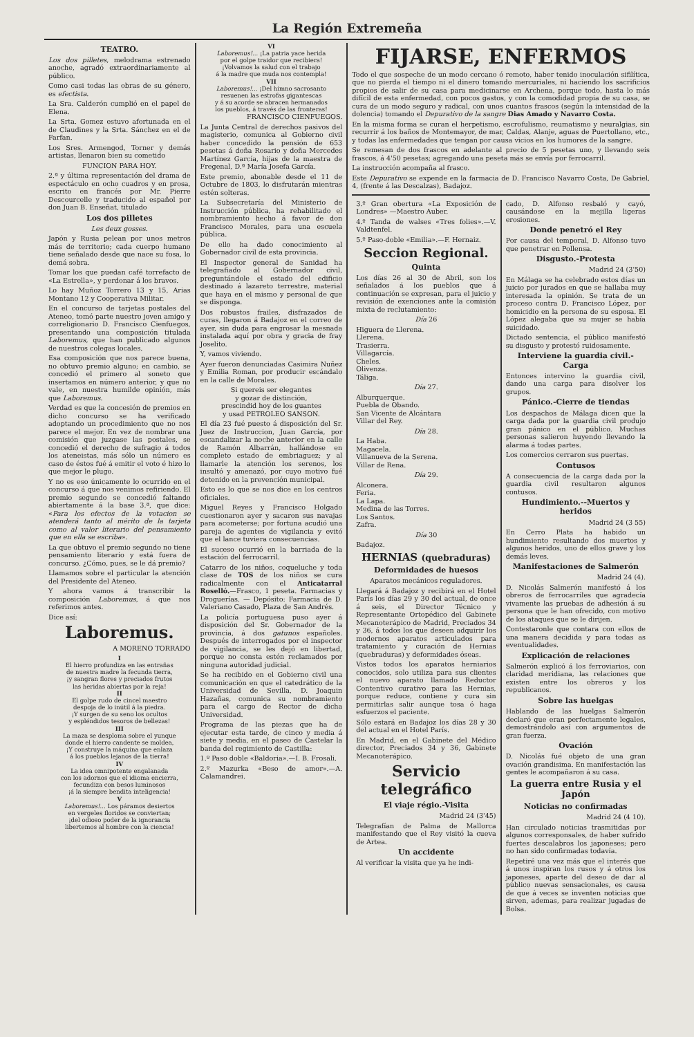La Región Extremeña
TEATRO.
Los dos pilletes, melodrama estrenado anoche, agradó extraordinariamente al público.
Como casi todas las obras de su género, es efectista.
La Sra. Calderón cumplió en el papel de Elena.
La Srta. Gomez estuvo afortunada en el de Claudines y la Srta. Sánchez en el de Farfan.
Los Sres. Armengod, Torner y demás artistas, llenaron bien su cometido
FUNCION PARA HOY.
2.ª y última representación del drama de espectáculo en ocho cuadros y en prosa, escrito en francés por Mr. Pierre Descourcelle y traducido al español por don Juan B. Enseñat, titulado
Los dos pilletes
Les deux gosses.
Japón y Rusia pelean por unos metros más de territorio; cada cuerpo humano tiene señalado desde que nace su fosa, lo demá sobra.
Tomar los que puedan café torrefacto de «La Estrella», y perdonar á los bravos.
Lo hay Muñoz Torrero 13 y 15, Arias Montano 12 y Cooperativa Militar.
En el concurso de tarjetas postales del Ateneo, tomó parte nuestro joven amigo y correligionario D. Francisco Cienfuegos, presentando una composición titulada Laboremus, que han publicado algunos de nuestros colegas locales.
Esa composición que nos parece buena, no obtuvo premio alguno; en cambio, se concedió el primero al soneto que insertamos en número anterior, y que no vale, en nuestra humilde opinión, más que Laboremus.
Verdad es que la concesión de premios en dicho concurso se ha verificado adoptando un procedimiento que no nos parece el mejor. En vez de nombrar una comisión que juzgase las postales, se concedió el derecho de sufragio á todos los ateneistas, más sólo un número es caso de éstos fué á emitir el voto é hizo lo que mejor le plugo.
Y no es eso únicamente lo ocurrido en el concurso á que nos venimos refiriendo. El premio segundo se concedió faltando abiertamente á la base 3.ª, que dice: «Para los efectos de la votacion se atenderá tanto al mérito de la tarjeta como al valor literario del pensamiento que en ella se escriba».
La que obtuvo el premio segundo no tiene pensamiento literario y está fuera de concurso. ¿Cómo, pues, se le dá premio?
Llamamos sobre el particular la atención del Presidente del Ateneo.
Y ahora vamos á transcribir la composición Laboremus, á que nos referimos antes.
Dice así:
Laboremus.
A MORENO TORRADO
I
El hierro profundiza en las entrañas
de nuestra madre la fecunda tierra,
¡y sangran flores y preciados frutos
las heridas abiertas por la reja!
II
El golpe rudo de cincel maestro
despoja de lo inútil á la piedra.
¡Y surgen de su seno los ocultos
y espléndidos tesoros de bellezas!
III
La maza se desploma sobre el yunque
donde el hierro candente se moldea,
¡Y construye la máquina que enlaza
á los pueblos lejanos de la tierra!
IV
La idea omnipotente engalanada
con los adornos que el idioma encierra,
fecundiza con besos luminosos
¡á la siempre bendita inteligencia!
V
Laboremus!... Los páramos desiertos
en vergeles floridos se conviertan;
¡del odioso poder de la ignorancia
libertemos al hombre con la ciencia!
VI
Laboremus!... ¡La patria yace herida
por el golpe traidor que recibiera!
¡Volvamos la salud con el trabajo
á la madre que muda nos contempla!
VII
Laboremus!... ¡Del himno sacrosanto
resuenen las estrofas gigantescas
y á su acorde se abracen hermanados
los pueblos, á través de las fronteras!
FRANCISCO CIENFUEGOS.
La Junta Central de derechos pasivos del magisterio, comunica al Gobierno civil haber concedido la pensión de 653 pesetas á doña Rosario y doña Mercedes Martínez García, hijas de la maestra de Fregenal, D.ª María Josefa García.
Este premio, abonable desde el 11 de Octubre de 1803, lo disfrutarán mientras estén solteras.
La Subsecretaría del Ministerio de Instrucción pública, ha rehabilitado el nombramiento hecho á favor de don Francisco Morales, para una escuela pública.
De ello ha dado conocimiento al Gobernador civil de esta provincia.
El Inspector general de Sanidad ha telegrafiado al Gobernador civil, preguntándole el estado del edificio destinado á lazareto terrestre, material que haya en el mismo y personal de que se disponga.
Dos robustos frailes, disfrazados de curas, llegaron á Badajoz en el correo de ayer, sin duda para engrosar la mesnada instalada aquí por obra y gracia de fray Joselito.
Y, vamos viviendo.
Ayer fueron denunciadas Casimira Nuñez y Emilia Roman, por producir escándalo en la calle de Morales.
Si quereis ser elegantes
y gozar de distinción,
prescindid hoy de los guantes
y usad PETROLEO SANSON.
El día 23 fué puesto á disposición del Sr. Juez de Instruccion, Juan García, por escandalizar la noche anterior en la calle de Ramón Albarrán, hallándose en completo estado de embriaguez; y al llamarle la atención los serenos, los insultó y amenazó, por cuyo motivo fué detenido en la prevención municipal.
Esto es lo que se nos dice en los centros oficiales.
Miguel Reyes y Francisco Holgado cuestionaron ayer y sacaron sus navajas para acometerse; por fortuna acudió una pareja de agentes de vigilancia y evitó que el lance tuviera consecuencias.
El suceso ocurrió en la barriada de la estación del ferrocarril.
Catarro de los niños, coqueluche y toda clase de TOS de los niños se cura radicalmente con el Anticatarral Roselló.—Frasco, 1 peseta. Farmacias y Droguerías. — Depósito: Farmacia de D. Valeriano Casado, Plaza de San Andrés.
La policía portuguesa puso ayer á disposición del Sr. Gobernador de la provincia, á dos gatunos españoles. Después de interrogados por el inspector de vigilancia, se les dejó en libertad, porque no consta estén reclamados por ninguna autoridad judicial.
Se ha recibido en el Gobierno civil una comunicación en que el catedrático de la Universidad de Sevilla, D. Joaquin Hazañas, comunica su nombramiento para el cargo de Rector de dicha Universidad.
Programa de las piezas que ha de ejecutar esta tarde, de cinco y media á siete y media, en el paseo de Castelar la banda del regimiento de Castilla:
1.º Paso doble «Baldoria».—I. B. Frosali.
2.º Mazurka «Beso de amor».—A. Calamandrei.
FIJARSE, ENFERMOS
Todo el que sospeche de un modo cercano ó remoto, haber tenido inoculación sifilítica, que no pierda el tiempo ni el dinero tomando mercuriales, ni haciendo los sacrificios propios de salir de su casa para medicinarse en Archena, porque todo, hasta lo más difícil de esta enfermedad, con pocos gastos, y con la comodidad propia de su casa, se cura de un modo seguro y radical, con unos cuantos frascos (según la intensidad de la dolencia) tomando el Depurativo de la sangre Dias Amado y Navarro Costa.
En la misma forma se curan el herpetismo, escrofulismo, reumatismo y neuralgias, sin recurrir á los baños de Montemayor, de mar, Caldas, Alanje, aguas de Puertollano, etc., y todas las enfermedades que tengan por causa vicios en los humores de la sangre.
Se remesan de dos frascos en adelante al precio de 5 pesetas uno, y llevando seis frascos, á 4'50 pesetas; agregando una peseta más se envía por ferrocarril.
La instrucción acompaña al frasco.
Este Depurativo se expende en la farmacia de D. Francisco Navarro Costa, De Gabriel, 4, (frente á las Descalzas), Badajoz.
3.º Gran obertura «La Exposición de Londres» —Maestro Auber.
4.º Tanda de walses «Tres folies».—V. Valdtenfel.
5.º Paso-doble «Emilia».—F. Hernaiz.
Seccion Regional.
Quinta
Los días 26 al 30 de Abril, son los señalados á los pueblos que á continuación se expresan, para el juicio y revisión de exenciones ante la comisión mixta de reclutamiento:
Día 26
Higuera de Llerena.
Llerena.
Trasierra.
Villagarcía.
Cheles.
Olivenza.
Táliga.
Día 27.
Alburquerque.
Puebla de Obando.
San Vicente de Alcántara
Villar del Rey.
Día 28.
La Haba.
Magacela.
Villanueva de la Serena.
Villar de Rena.
Día 29.
Alconera.
Feria.
La Lapa.
Medina de las Torres.
Los Santos.
Zafra.
Día 30
Badajoz.
HERNIAS (quebraduras)
Deformidades de huesos
Aparatos mecánicos reguladores.
Llegará á Badajoz y recibirá en el Hotel París los días 29 y 30 del actual, de once á seis, el Director Técnico y Representante Ortopédico del Gabinete Mecanoterápico de Madrid, Preciados 34 y 36, á todos los que deseen adquirir los modernos aparatos articulados para tratamiento y curación de Hernias (quebraduras) y deformidades óseas.
Vistos todos los aparatos herniarios conocidos, solo utiliza para sus clientes el nuevo aparato llamado Reductor Contentivo curativo para las Hernias, porque reduce, contiene y cura sin permitirlas salir aunque tosa ó haga esfuerzos el paciente.
Sólo estará en Badajoz los días 28 y 30 del actual en el Hotel París.
En Madrid, en el Gabinete del Médico director, Preciados 34 y 36, Gabinete Mecanoterápico.
Servicio telegráfico
El viaje régio.-Visita
Madrid 24 (3'45)
Telegrafían de Palma de Mallorca manifestando que el Rey visitó la cueva de Artea.
Un accidente
Al verificar la visita que ya he indi-
cado, D. Alfonso resbaló y cayó, causándose en la mejilla ligeras erosiones.
Donde penetró el Rey
Por causa del temporal, D. Alfonso tuvo que penetrar en Pollensa.
Disgusto.-Protesta
Madrid 24 (3'50)
En Málaga se ha celebrado estos días un juicio por jurados en que se hallaba muy interesada la opinión. Se trata de un proceso contra D. Francisco López, por homicidio en la persona de su esposa. El López alegaba que su mujer se había suicidado.
Dictado sentencia, el público manifestó su disgusto y protestó ruidosamente.
Interviene la guardia civil.-Carga
Entonces intervino la guardia civil, dando una carga para disolver los grupos.
Pánico.-Cierre de tiendas
Los despachos de Málaga dicen que la carga dada por la guardia civil produjo gran pánico en el público. Muchas personas salieron huyendo llevando la alarma á todas partes.
Los comercios cerraron sus puertas.
Contusos
A consecuencia de la carga dada por la guardia civil resultaron algunos contusos.
Hundimiento.--Muertos y heridos
Madrid 24 (3 55)
En Cerro Plata ha habido un hundimiento resultando dos muertos y algunos heridos, uno de ellos grave y los demás leves.
Manifestaciones de Salmerón
Madrid 24 (4).
D. Nicolás Salmerón manifestó á los obreros de ferrocarriles que agradecía vivamente las pruebas de adhesión á su persona que le han ofrecido, con motivo de los ataques que se le dirijen.
Contestaronle que contara con ellos de una manera decidida y para todas as eventualidades.
Explicación de relaciones
Salmerón explicó á los ferroviarios, con claridad meridiana, las relaciones que existen entre los obreros y los republicanos.
Sobre las huelgas
Hablando de las huelgas Salmerón declaró que eran perfectamente legales, demostrándolo así con argumentos de gran fuerza.
Ovación
D. Nicolás fué objeto de una gran ovación grandisima. En manifestación las gentes le acompañaron á su casa.
La guerra entre Rusia y el Japón
Noticias no confirmadas
Madrid 24 (4 10).
Han circulado noticias trasmitidas por algunos corresponsales, de haber sufrido fuertes descalabros los japoneses; pero no han sido confirmadas todavía.
Repetiré una vez más que el interés que á unos inspiran los rusos y á otros los japoneses, aparte del deseo de dar al público nuevas sensacionales, es causa de que á veces se inventen noticias que sirven, ademas, para realizar jugadas de Bolsa.